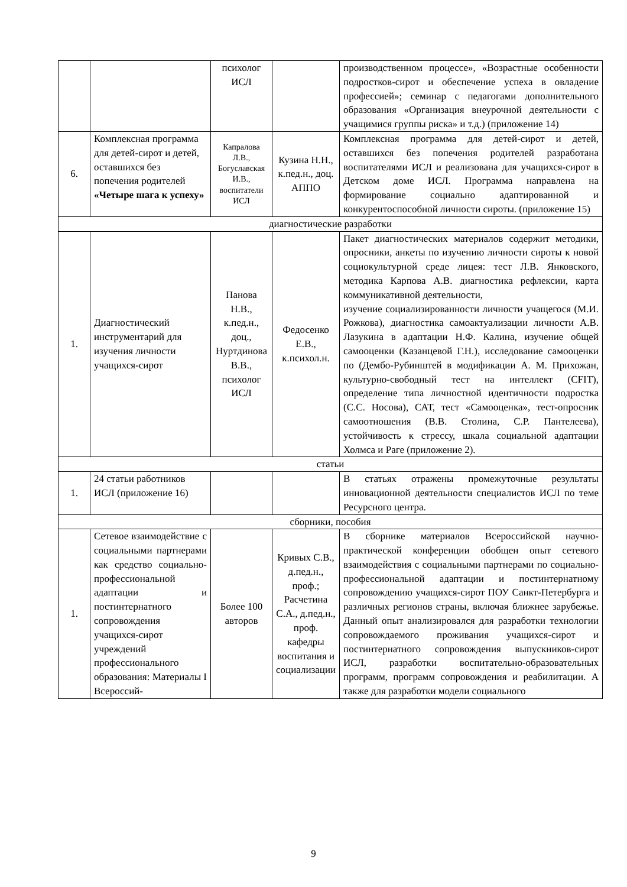| | | психолог ИСЛ | | производственном процессе», «Возрастные особенности подростков-сирот и обеспечение успеха в овладение профессией»; семинар с педагогами дополнительного образования «Организация внеурочной деятельности с учащимися группы риска» и т.д.) (приложение 14) |
| 6. | Комплексная программа для детей-сирот и детей, оставшихся без попечения родителей «Четыре шага к успеху» | Капралова Л.В., Богуславская И.В., воспитатели ИСЛ | Кузина Н.Н., к.пед.н., доц. АППО | Комплексная программа для детей-сирот и детей, оставшихся без попечения родителей разработана воспитателями ИСЛ и реализована для учащихся-сирот в Детском доме ИСЛ. Программа направлена на формирование социально адаптированной и конкурентоспособной личности сироты. (приложение 15) |
| диагностические разработки | | | | |
| 1. | Диагностический инструментарий для изучения личности учащихся-сирот | Панова Н.В., к.пед.н., доц., Нуртдинова В.В., психолог ИСЛ | Федосенко Е.В., к.психол.н. | Пакет диагностических материалов содержит методики, опросники, анкеты по изучению личности сироты к новой социокультурной среде лицея: тест Л.В. Янковского, методика Карпова А.В. диагностика рефлексии, карта коммуникативной деятельности, изучение социализированности личности учащегося (М.И. Рожкова), диагностика самоактуализации личности А.В. Лазукина в адаптации Н.Ф. Калина, изучение общей самооценки (Казанцевой Г.Н.), исследование самооценки по (Дембо-Рубинштей в модификации А. М. Прихожан, культурно-свободный тест на интеллект (CFIT), определение типа личностной идентичности подростка (С.С. Носова), САТ, тест «Самооценка», тест-опросник самоотношения (В.В. Столина, С.Р. Пантелеева), устойчивость к стрессу, шкала социальной адаптации Холмса и Раге (приложение 2). |
| статьи | | | | |
| 1. | 24 статьи работников ИСЛ (приложение 16) | | | В статьях отражены промежуточные результаты инновационной деятельности специалистов ИСЛ по теме Ресурсного центра. |
| сборники, пособия | | | | |
| 1. | Сетевое взаимодействие с социальными партнерами как средство социально-профессиональной адаптации и постинтернатного сопровождения учащихся-сирот учреждений профессионального образования: Материалы I Всероссий- | Более 100 авторов | Кривых С.В., д.пед.н., проф.; Расчетина С.А., д.пед.н., проф. кафедры воспитания и социализации | В сборнике материалов Всероссийской научно-практической конференции обобщен опыт сетевого взаимодействия с социальными партнерами по социально-профессиональной адаптации и постинтернатному сопровождению учащихся-сирот ПОУ Санкт-Петербурга и различных регионов страны, включая ближнее зарубежье. Данный опыт анализировался для разработки технологии сопровождаемого проживания учащихся-сирот и постинтернатного сопровождения выпускников-сирот ИСЛ, разработки воспитательно-образовательных программ, программ сопровождения и реабилитации. А также для разработки модели социального |
9